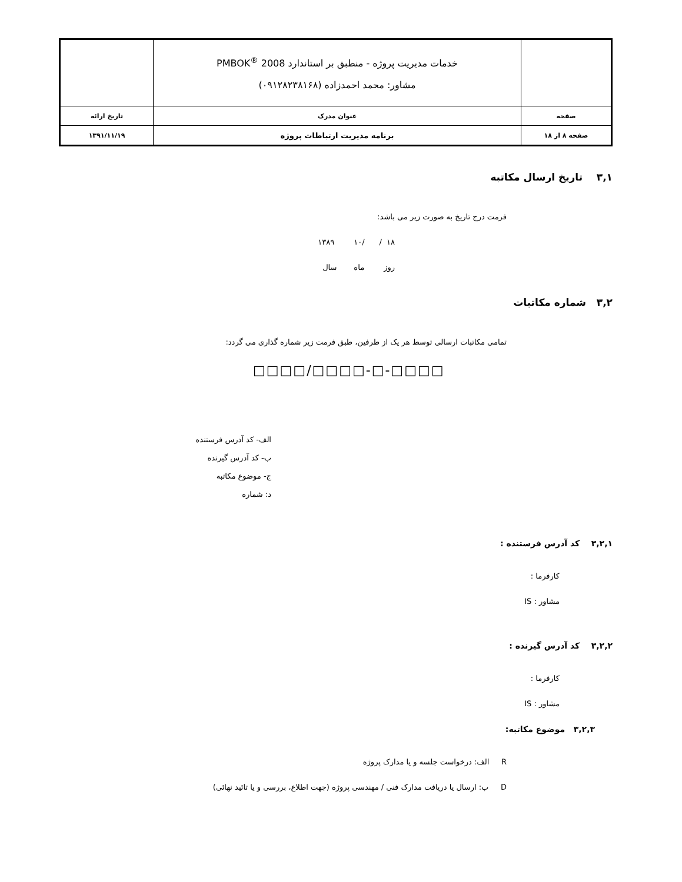| | خدمات مدیریت پروژه - منطبق بر استاندارد PMBOK<sup>®</sup> 2008 مشاور: محمد احمدزاده (۰۹۱۲۸۲۳۸۱۶۸) | |
| صفحه | عنوان مدرک | تاریخ ارائه |
| صفحه ۸ از ۱۸ | برنامه مدیریت ارتباطات پروژه | ۱۳۹۱/۱۱/۱۹ |
۳,۱ تاریخ ارسال مکاتبه
فرمت درج تاریخ به صورت زیر می باشد:
۱۸ / /۱۰ ۱۳۸۹
روز ماه سال
۳,۲ شماره مکاتبات
تمامی مکاتبات ارسالی توسط هر یک از طرفین، طبق فرمت زیر شماره گذاری می گردد:
□□□□/□□□□-□-□□□□
الف- کد آدرس فرستنده
ب- کد آدرس گیرنده
ج- موضوع مکاتبه
د: شماره
۳,۲,۱ کد آدرس فرستنده :
کارفرما :
مشاور : IS
۳,۲,۲ کد آدرس گیرنده :
کارفرما :
مشاور : IS
۳,۲,۳ موضوع مکاتبه:
R الف: درخواست جلسه و یا مدارک پروژه
D ب: ارسال یا دریافت مدارک فنی / مهندسی پروژه (جهت اطلاع، بررسی و یا تائید نهائی)